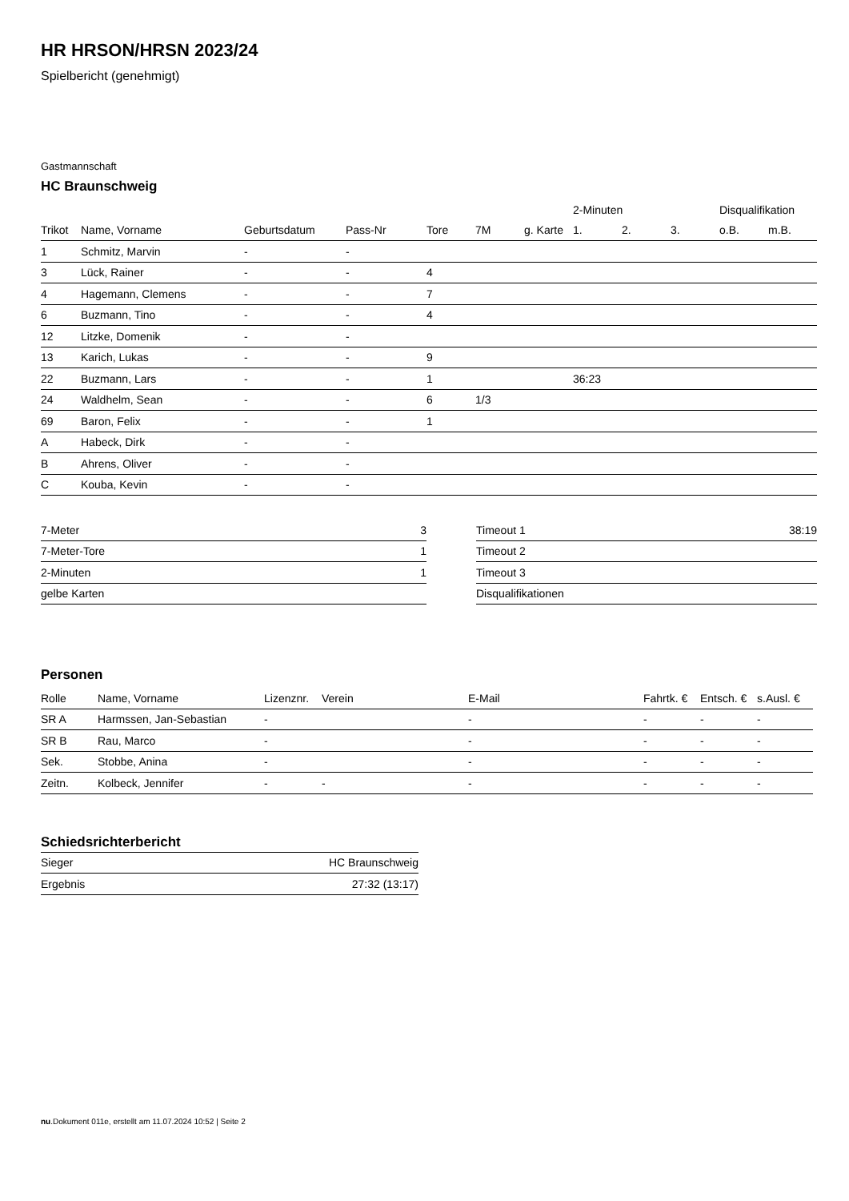HR HRSON/HRSN 2023/24
Spielbericht (genehmigt)
Gastmannschaft
HC Braunschweig
| | | | | | | | 2-Minuten | | | Disqualifikation | |
| --- | --- | --- | --- | --- | --- | --- | --- | --- | --- | --- | --- |
| Trikot | Name, Vorname | Geburtsdatum | Pass-Nr | Tore | 7M | g. Karte | 1. | 2. | 3. | o.B. | m.B. |
| 1 | Schmitz, Marvin | - | - | | | | | | | | |
| 3 | Lück, Rainer | - | - | 4 | | | | | | | |
| 4 | Hagemann, Clemens | - | - | 7 | | | | | | | |
| 6 | Buzmann, Tino | - | - | 4 | | | | | | | |
| 12 | Litzke, Domenik | - | - | | | | | | | | |
| 13 | Karich, Lukas | - | - | 9 | | | | | | | |
| 22 | Buzmann, Lars | - | - | 1 | | | 36:23 | | | | |
| 24 | Waldhelm, Sean | - | - | 6 | 1/3 | | | | | | |
| 69 | Baron, Felix | - | - | 1 | | | | | | | |
| A | Habeck, Dirk | - | - | | | | | | | | |
| B | Ahrens, Oliver | - | - | | | | | | | | |
| C | Kouba, Kevin | - | - | | | | | | | | |
| 7-Meter | 3 |
| 7-Meter-Tore | 1 |
| 2-Minuten | 1 |
| gelbe Karten | |
| Timeout 1 | 38:19 |
| Timeout 2 | |
| Timeout 3 | |
| Disqualifikationen | |
Personen
| Rolle | Name, Vorname | Lizenznr. | Verein | E-Mail | Fahrtk. € | Entsch. € | s.Ausl. € |
| --- | --- | --- | --- | --- | --- | --- | --- |
| SR A | Harmssen, Jan-Sebastian | - | | - | - | - | - |
| SR B | Rau, Marco | - | | - | - | - | - |
| Sek. | Stobbe, Anina | - | | - | - | - | - |
| Zeitn. | Kolbeck, Jennifer | - | - | - | - | - | - |
Schiedsrichterbericht
| Sieger | HC Braunschweig |
| Ergebnis | 27:32 (13:17) |
nu.Dokument 011e, erstellt am 11.07.2024 10:52 | Seite 2